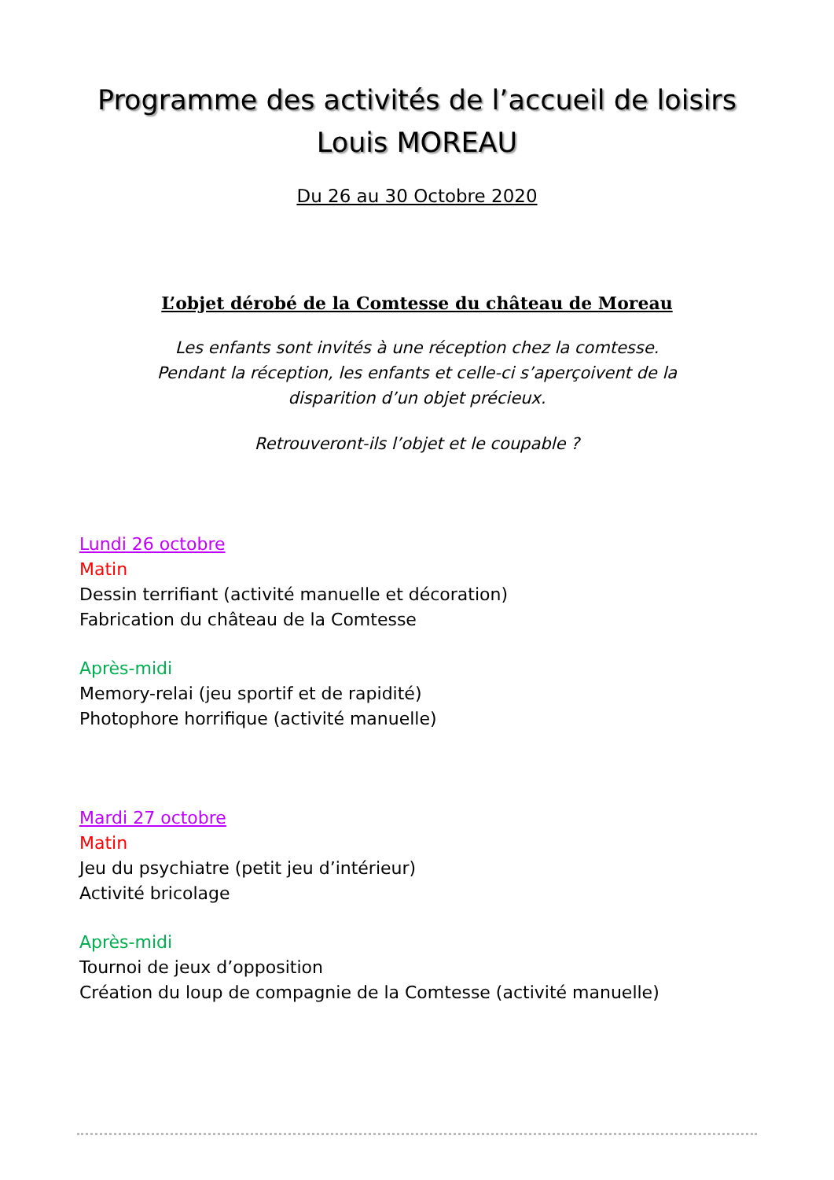Programme des activités de l’accueil de loisirs
Louis MOREAU
Du 26 au 30 Octobre 2020
L’objet dérobé de la Comtesse du château de Moreau
Les enfants sont invités à une réception chez la comtesse.
Pendant la réception, les enfants et celle-ci s’aperçoivent de la
disparition d’un objet précieux.
Retrouveront-ils l’objet et le coupable ?
Lundi 26 octobre
Matin
Dessin terrifiant (activité manuelle et décoration)
Fabrication du château de la Comtesse
Après-midi
Memory-relai (jeu sportif et de rapidité)
Photophore horrifique (activité manuelle)
Mardi 27 octobre
Matin
Jeu du psychiatre (petit jeu d’intérieur)
Activité bricolage
Après-midi
Tournoi de jeux d’opposition
Création du loup de compagnie de la Comtesse (activité manuelle)